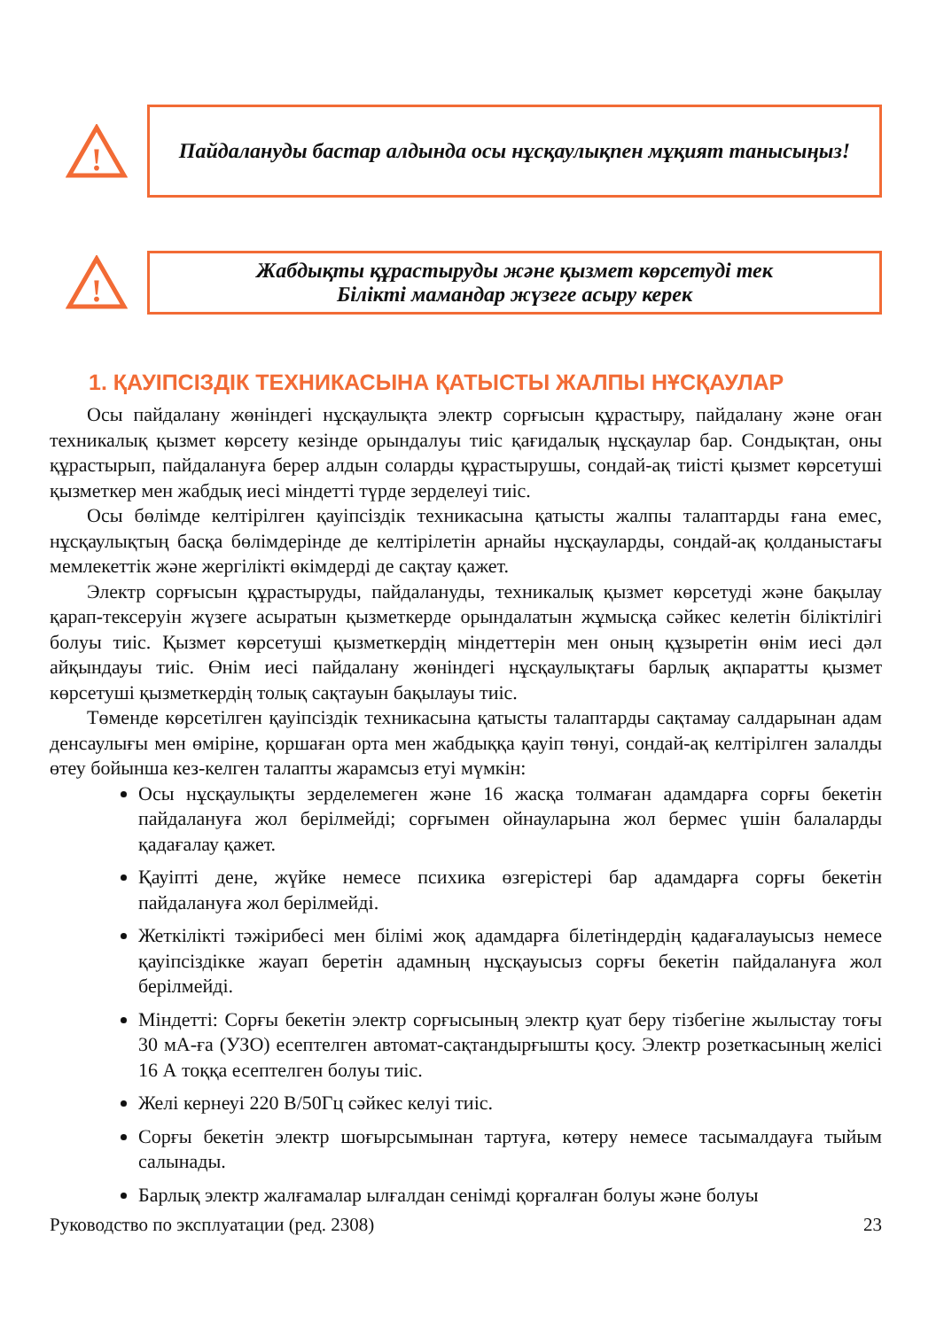!
Пайдалануды бастар алдында осы нұсқаулықпен мұқият танысыңыз!
!
Жабдықты құрастыруды және қызмет көрсетуді тек
Білікті мамандар жүзеге асыру керек
1. ҚАУІПСІЗДІК ТЕХНИКАСЫНА ҚАТЫСТЫ ЖАЛПЫ НҰСҚАУЛАР
Осы пайдалану жөніндегі нұсқаулықта электр сорғысын құрастыру, пайдалану және оған техникалық қызмет көрсету кезінде орындалуы тиіс қағидалық нұсқаулар бар. Сондықтан, оны құрастырып, пайдалануға берер алдын соларды құрастырушы, сондай-ақ тиісті қызмет көрсетуші қызметкер мен жабдық иесі міндетті түрде зерделеуі тиіс.
Осы бөлімде келтірілген қауіпсіздік техникасына қатысты жалпы талаптарды ғана емес, нұсқаулықтың басқа бөлімдерінде де келтірілетін арнайы нұсқауларды, сондай-ақ қолданыстағы мемлекеттік және жергілікті өкімдерді де сақтау қажет.
Электр сорғысын құрастыруды, пайдалануды, техникалық қызмет көрсетуді және бақылау қарап-тексеруін жүзеге асыратын қызметкерде орындалатын жұмысқа сәйкес келетін біліктілігі болуы тиіс. Қызмет көрсетуші қызметкердің міндеттерін мен оның құзыретін өнім иесі дәл айқындауы тиіс. Өнім иесі пайдалану жөніндегі нұсқаулықтағы барлық ақпаратты қызмет көрсетуші қызметкердің толық сақтауын бақылауы тиіс.
Төменде көрсетілген қауіпсіздік техникасына қатысты талаптарды сақтамау салдарынан адам денсаулығы мен өміріне, қоршаған орта мен жабдыққа қауіп төнуі, сондай-ақ келтірілген залалды өтеу бойынша кез-келген талапты жарамсыз етуі мүмкін:
Осы нұсқаулықты зерделемеген және 16 жасқа толмаған адамдарға сорғы бекетін пайдалануға жол берілмейді; сорғымен ойнауларына жол бермес үшін балаларды қадағалау қажет.
Қауіпті дене, жүйке немесе психика өзгерістері бар адамдарға сорғы бекетін пайдалануға жол берілмейді.
Жеткілікті тәжірибесі мен білімі жоқ адамдарға білетіндердің қадағалауысыз немесе қауіпсіздікке жауап беретін адамның нұсқауысыз сорғы бекетін пайдалануға жол берілмейді.
Міндетті: Сорғы бекетін электр сорғысының электр қуат беру тізбегіне жылыстау тоғы 30 мА-ға (УЗО) есептелген автомат-сақтандырғышты қосу. Электр розеткасының желісі 16 А тоққа есептелген болуы тиіс.
Желі кернеуі 220 В/50Гц сәйкес келуі тиіс.
Сорғы бекетін электр шоғырсымынан тартуға, көтеру немесе тасымалдауға тыйым салынады.
Барлық электр жалғамалар ылғалдан сенімді қорғалған болуы және болуы
Руководство по эксплуатации (ред. 2308) 23